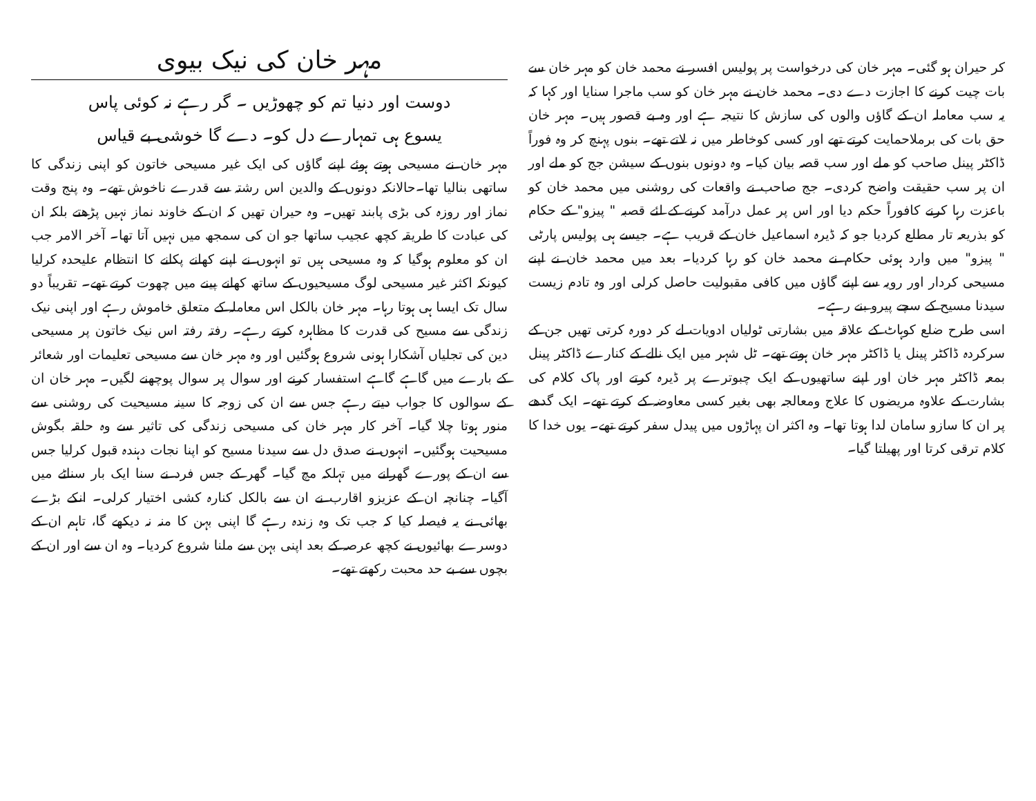کر حیران ہو گئی۔ مہر خان کی درخواست پر پولیس افسر نے محمد خان کو مہر خان سے بات چیت کرنے کا اجازت دے دی۔ محمد خان نے مہر خان کو سب ماجرا سنایا اور کہا کہ یہ سب معاملہ ان کے گاؤں والوں کی سازش کا نتیجہ ہے اور وہ بے قصور ہیں۔ مہر خان حق بات کی برملاحمایت کرتے تھے اور کسی کوخاطر میں نہ لاتے تھے۔ بنوں پہنچ کر وہ فوراً ڈاکٹر پینل صاحب کو ملے اور سب قصہ بیان کیا۔ وہ دونوں بنوں کے سیشن جج کو ملے اور ان پر سب حقیقت واضح کردی۔ جج صاحب نے واقعات کی روشنی میں محمد خان کو باعزت رہا کرنے کافوراً حکم دیا اور اس پر عمل درآمد کرنے کے لئے قصبہ " پیزو" کے حکام کو بذریعہ تار مطلع کردیا جو کہ ڈیرہ اسماعیل خان کے قریب ہے۔ جیسے ہی پولیس پارٹی " پیزو" میں وارد ہوئی حکام نے محمد خان کو رہا کردیا۔ بعد میں محمد خان نے اپنے مسیحی کردار اور رویہ سے اپنے گاؤں میں کافی مقبولیت حاصل کرلی اور وہ تادم زیست سیدنا مسیح کے سچے پیرو بنے رہے۔
اسی طرح ضلع کوہاٹ کے علاقہ میں بشارتی ٹولیاں ادویات لے کر دورہ کرتی تھیں جن کے سرکردہ ڈاکٹر پینل یا ڈاکٹر مہر خان ہوتے تھے۔ ٹل شہر میں ایک نالے کے کنارے ڈاکٹر پینل بمعہ ڈاکٹر مہر خان اور اپنے ساتھیوں کے ایک چبوترے پر ڈیرہ کرتے اور پاک کلام کی بشارت کے علاوہ مریضوں کا علاج ومعالجہ بھی بغیر کسی معاوضہ کے کرتے تھے۔ ایک گدھے پر ان کا سازو سامان لدا ہوتا تھا۔ وہ اکثر ان پہاڑوں میں پیدل سفر کرتے تھے۔ یوں خدا کا کلام ترقی کرتا اور پھیلتا گیا۔
مہر خان کی نیک بیوی
دوست اور دنیا تم کو چھوڑیں ۔ گر رہے نہ کوئی پاس
یسوع ہی تمہارے دل کو۔ دے گا خوشی بے قیاس
مہر خان نے مسیحی ہوتے ہوئے اپنے گاؤں کی ایک غیر مسیحی خاتون کو اپنی زندگی کا ساتھی بنالیا تھا۔حالانکہ دونوں کے والدین اس رشتہ سے قدرے ناخوش تھے۔ وہ پنج وقت نماز اور روزہ کی بڑی پابند تھیں۔ وہ حیران تھیں کہ ان کے خاوند نماز نہیں پڑھتے بلکہ ان کی عبادت کا طریقہ کچھ عجیب ساتھا جو ان کی سمجھ میں نہیں آتا تھا۔ آخر الامر جب ان کو معلوم ہوگیا کہ وہ مسیحی ہیں تو انہوں نے اپنے کھانے پکانے کا انتظام علیحدہ کرلیا کیونکہ اکثر غیر مسیحی لوگ مسیحیوں کے ساتھ کھانے پینے میں چھوت کرتے تھے۔ تقریباً دو سال تک ایسا ہی ہوتا رہا۔ مہر خان بالکل اس معاملہ کے متعلق خاموش رہے اور اپنی نیک زندگی سے مسیح کی قدرت کا مظاہرہ کرتے رہے۔ رفتہ رفتہ اس نیک خاتون پر مسیحی دین کی تجلیاں آشکارا ہونی شروع ہوگئیں اور وہ مہر خان سے مسیحی تعلیمات اور شعائر کے بارے میں گاہے گاہے استفسار کرنے اور سوال پر سوال پوچھنے لگیں۔ مہر خان ان کے سوالوں کا جواب دیتے رہے جس سے ان کی زوجہ کا سینہ مسیحیت کی روشنی سے منور ہوتا چلا گیا۔ آخر کار مہر خان کی مسیحی زندگی کی تاثیر سے وہ حلقہ بگوش مسیحیت ہوگئیں۔ انہوں نے صدق دل سے سیدنا مسیح کو اپنا نجات دہندہ قبول کرلیا جس سے ان کے پورے گھرانے میں تہلکہ مچ گیا۔ گھر کے جس فرد نے سنا ایک بار سناٹے میں آگیا۔ چنانچہ ان کے عزیزو اقارب نے ان سے بالکل کنارہ کشی اختیار کرلی۔ انکے بڑے بھائی نے یہ فیصلہ کیا کہ جب تک وہ زندہ رہے گا اپنی بہن کا منہ نہ دیکھے گا، تاہم ان کے دوسرے بھائیوں نے کچھ عرصہ کے بعد اپنی بہن سے ملنا شروع کردیا۔ وہ ان سے اور ان کے بچوں سے بے حد محبت رکھتے تھے۔